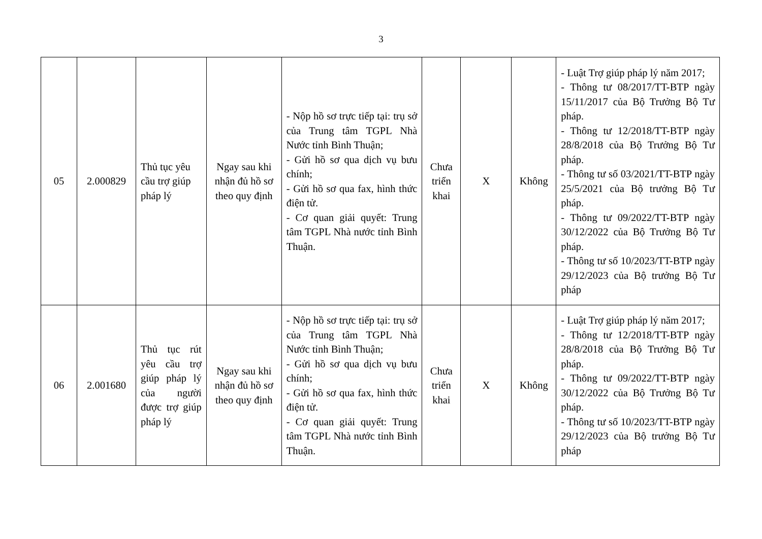3
| 05 | 2.000829 | Thủ tục yêu cầu trợ giúp pháp lý | Ngay sau khi nhận đủ hồ sơ theo quy định | - Nộp hồ sơ trực tiếp tại: trụ sở của Trung tâm TGPL Nhà Nước tỉnh Bình Thuận; - Gửi hồ sơ qua dịch vụ bưu chính; - Gửi hồ sơ qua fax, hình thức điện tử. - Cơ quan giải quyết: Trung tâm TGPL Nhà nước tỉnh Bình Thuận. | Chưa triển khai | X | Không | - Luật Trợ giúp pháp lý năm 2017; - Thông tư 08/2017/TT-BTP ngày 15/11/2017 của Bộ Trưởng Bộ Tư pháp. - Thông tư 12/2018/TT-BTP ngày 28/8/2018 của Bộ Trưởng Bộ Tư pháp. - Thông tư số 03/2021/TT-BTP ngày 25/5/2021 của Bộ trưởng Bộ Tư pháp. - Thông tư 09/2022/TT-BTP ngày 30/12/2022 của Bộ Trưởng Bộ Tư pháp. - Thông tư số 10/2023/TT-BTP ngày 29/12/2023 của Bộ trưởng Bộ Tư pháp |
| 06 | 2.001680 | Thủ tục rút yêu cầu trợ giúp pháp lý của người được trợ giúp pháp lý | Ngay sau khi nhận đủ hồ sơ theo quy định | - Nộp hồ sơ trực tiếp tại: trụ sở của Trung tâm TGPL Nhà Nước tỉnh Bình Thuận; - Gửi hồ sơ qua dịch vụ bưu chính; - Gửi hồ sơ qua fax, hình thức điện tử. - Cơ quan giải quyết: Trung tâm TGPL Nhà nước tỉnh Bình Thuận. | Chưa triển khai | X | Không | - Luật Trợ giúp pháp lý năm 2017; - Thông tư 12/2018/TT-BTP ngày 28/8/2018 của Bộ Trưởng Bộ Tư pháp. - Thông tư 09/2022/TT-BTP ngày 30/12/2022 của Bộ Trưởng Bộ Tư pháp. - Thông tư số 10/2023/TT-BTP ngày 29/12/2023 của Bộ trưởng Bộ Tư pháp |